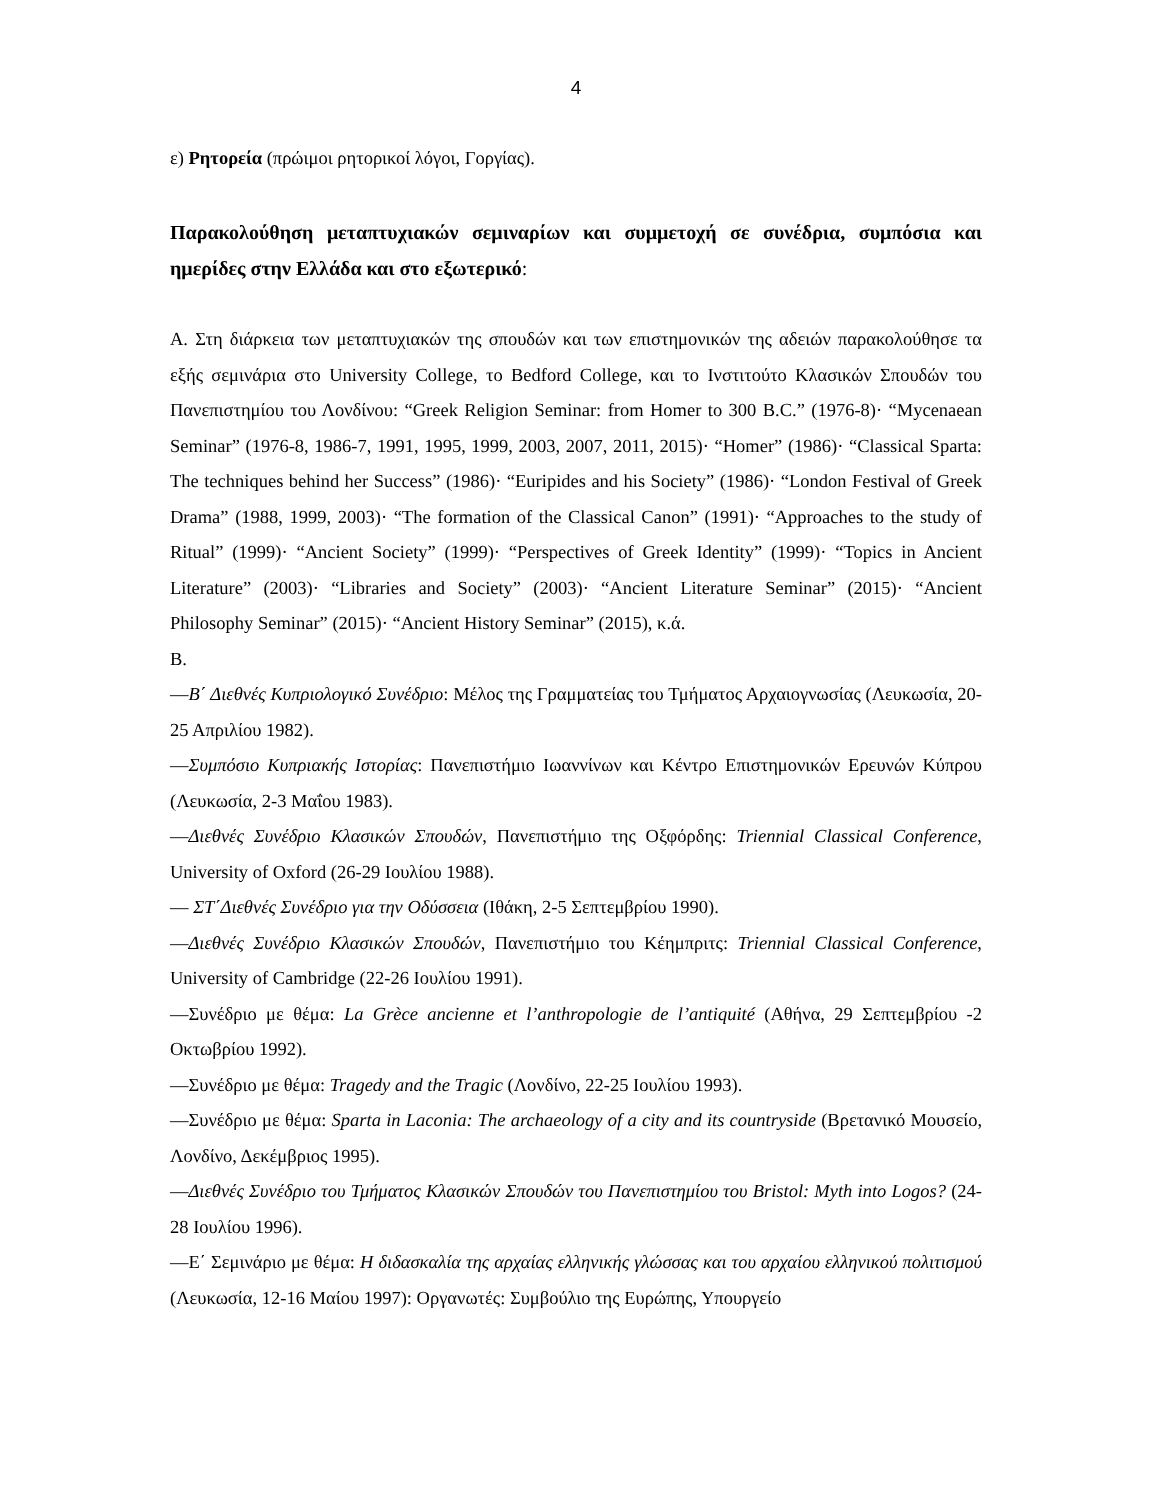4
ε) Ρητορεία (πρώιμοι ρητορικοί λόγοι, Γοργίας).
Παρακολούθηση μεταπτυχιακών σεμιναρίων και συμμετοχή σε συνέδρια, συμπόσια και ημερίδες στην Ελλάδα και στο εξωτερικό:
Α. Στη διάρκεια των μεταπτυχιακών της σπουδών και των επιστημονικών της αδειών παρακολούθησε τα εξής σεμινάρια στο University College, το Bedford College, και το Ινστιτούτο Κλασικών Σπουδών του Πανεπιστημίου του Λονδίνου: “Greek Religion Seminar: from Homer to 300 B.C.” (1976-8)· “Mycenaean Seminar” (1976-8, 1986-7, 1991, 1995, 1999, 2003, 2007, 2011, 2015)· “Homer” (1986)· “Classical Sparta: The techniques behind her Success” (1986)· “Euripides and his Society” (1986)· “London Festival of Greek Drama” (1988, 1999, 2003)· “The formation of the Classical Canon” (1991)· “Approaches to the study of Ritual” (1999)· “Ancient Society” (1999)· “Perspectives of Greek Identity” (1999)· “Topics in Ancient Literature” (2003)· “Libraries and Society” (2003)· “Ancient Literature Seminar” (2015)· “Ancient Philosophy Seminar” (2015)· “Ancient History Seminar” (2015), κ.ά.
Β.
—Β΄ Διεθνές Κυπριολογικό Συνέδριο: Μέλος της Γραμματείας του Τμήματος Αρχαιογνωσίας (Λευκωσία, 20-25 Απριλίου 1982).
—Συμπόσιο Κυπριακής Ιστορίας: Πανεπιστήμιο Ιωαννίνων και Κέντρο Επιστημονικών Ερευνών Κύπρου (Λευκωσία, 2-3 Μαΐου 1983).
—Διεθνές Συνέδριο Κλασικών Σπουδών, Πανεπιστήμιο της Οξφόρδης: Triennial Classical Conference, University of Oxford (26-29 Ιουλίου 1988).
— ΣΤ΄Διεθνές Συνέδριο για την Οδύσσεια (Ιθάκη, 2-5 Σεπτεμβρίου 1990).
—Διεθνές Συνέδριο Κλασικών Σπουδών, Πανεπιστήμιο του Κέημπριτς: Triennial Classical Conference, University of Cambridge (22-26 Ιουλίου 1991).
—Συνέδριο με θέμα: La Grèce ancienne et l’anthropologie de l’antiquité (Αθήνα, 29 Σεπτεμβρίου -2 Οκτωβρίου 1992).
—Συνέδριο με θέμα: Tragedy and the Tragic (Λονδίνο, 22-25 Ιουλίου 1993).
—Συνέδριο με θέμα: Sparta in Laconia: The archaeology of a city and its countryside (Βρετανικό Μουσείο, Λονδίνο, Δεκέμβριος 1995).
—Διεθνές Συνέδριο του Τμήματος Κλασικών Σπουδών του Πανεπιστημίου του Bristol: Myth into Logos? (24-28 Ιουλίου 1996).
—Ε΄ Σεμινάριο με θέμα: Η διδασκαλία της αρχαίας ελληνικής γλώσσας και του αρχαίου ελληνικού πολιτισμού (Λευκωσία, 12-16 Μαίου 1997): Οργανωτές: Συμβούλιο της Ευρώπης, Υπουργείο